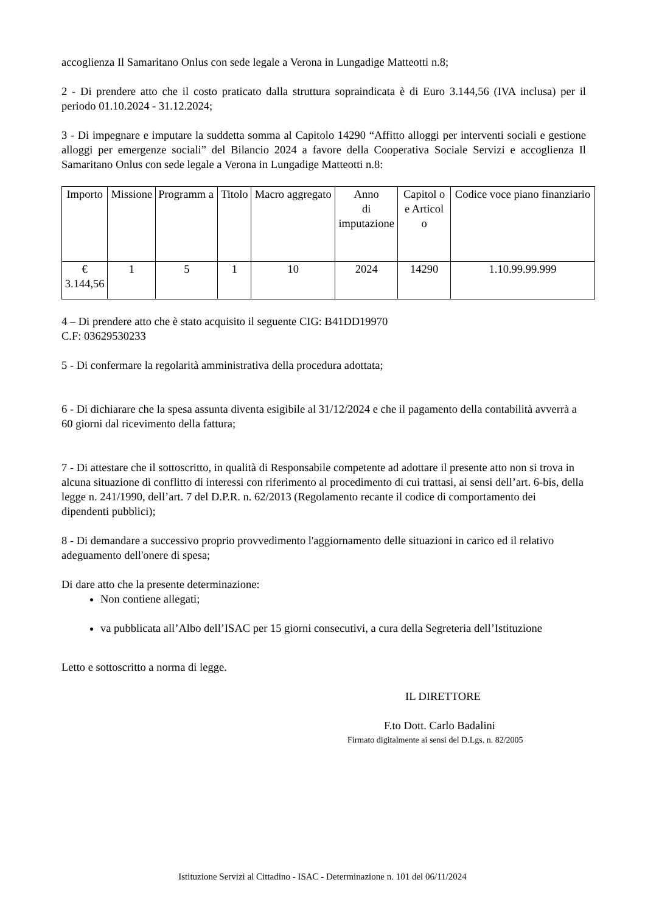accoglienza Il Samaritano Onlus con sede legale a Verona in Lungadige Matteotti n.8;
2 - Di prendere atto che il costo praticato dalla struttura sopraindicata è di Euro 3.144,56 (IVA inclusa) per il periodo 01.10.2024 - 31.12.2024;
3 - Di impegnare e imputare la suddetta somma al Capitolo 14290 “Affitto alloggi per interventi sociali e gestione alloggi per emergenze sociali” del Bilancio 2024 a favore della Cooperativa Sociale Servizi e accoglienza Il Samaritano Onlus con sede legale a Verona in Lungadige Matteotti n.8:
| Importo | Missione | Programm a | Titolo | Macro aggregato | Anno di imputazione | Capitol o e Articol o | Codice voce piano finanziario |
| € 3.144,56 | 1 | 5 | 1 | 10 | 2024 | 14290 | 1.10.99.99.999 |
4 – Di prendere atto che è stato acquisito il seguente CIG: B41DD19970
C.F: 03629530233
5 - Di confermare la regolarità amministrativa della procedura adottata;
6 - Di dichiarare che la spesa assunta diventa esigibile al 31/12/2024 e che il pagamento della contabilità avverrà a 60 giorni dal ricevimento della fattura;
7 - Di attestare che il sottoscritto, in qualità di Responsabile competente ad adottare il presente atto non si trova in alcuna situazione di conflitto di interessi con riferimento al procedimento di cui trattasi, ai sensi dell’art. 6-bis, della legge n. 241/1990, dell’art. 7 del D.P.R. n. 62/2013 (Regolamento recante il codice di comportamento dei dipendenti pubblici);
8 - Di demandare a successivo proprio provvedimento l'aggiornamento delle situazioni in carico ed il relativo adeguamento dell'onere di spesa;
Di dare atto che la presente determinazione:
Non contiene allegati;
va pubblicata all’Albo dell’ISAC per 15 giorni consecutivi, a cura della Segreteria dell’Istituzione
Letto e sottoscritto a norma di legge.
IL DIRETTORE
F.to Dott. Carlo Badalini
Firmato digitalmente ai sensi del D.Lgs. n. 82/2005
Istituzione Servizi al Cittadino - ISAC - Determinazione n. 101 del 06/11/2024